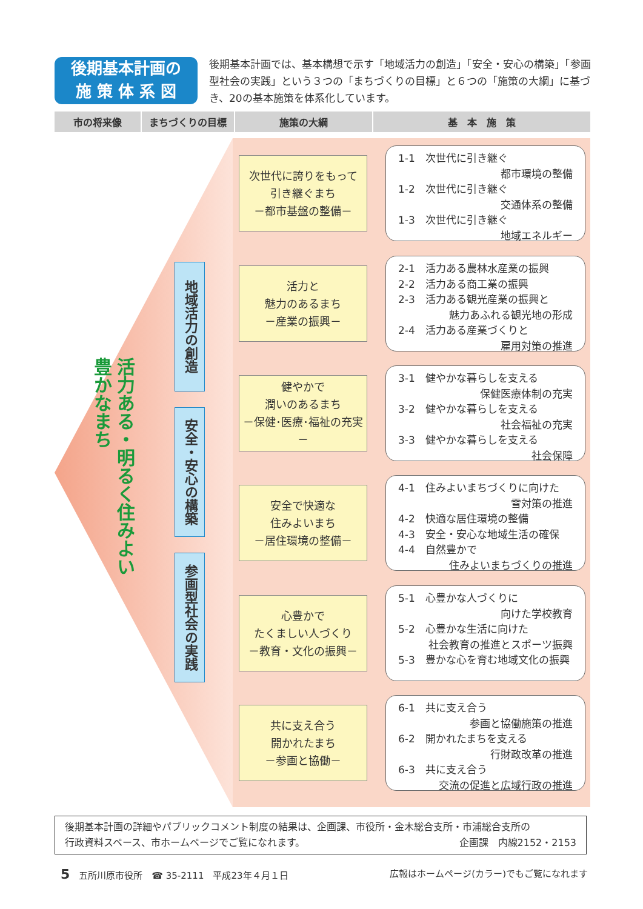後期基本計画の
施 策 体 系 図
後期基本計画では、基本構想で示す「地域活力の創造」「安全・安心の構築」「参画型社会の実践」という３つの「まちづくりの目標」と６つの「施策の大綱」に基づき、20の基本施策を体系化しています。
市の将来像 まちづくりの目標 施策の大綱 基　本　施　策
活力ある・明るく住みよい
豊かなまち
地域活力の創造
安全・安心の構築
参画型社会の実践
次世代に誇りをもって
引き継ぐまち
－都市基盤の整備－
1-1　次世代に引き継ぐ
都市環境の整備
1-2　次世代に引き継ぐ
交通体系の整備
1-3　次世代に引き継ぐ
地域エネルギー
活力と
魅力のあるまち
－産業の振興－
2-1　活力ある農林水産業の振興
2-2　活力ある商工業の振興
2-3　活力ある観光産業の振興と
魅力あふれる観光地の形成
2-4　活力ある産業づくりと
雇用対策の推進
健やかで
潤いのあるまち
－保健･医療･福祉の充実－
3-1　健やかな暮らしを支える
保健医療体制の充実
3-2　健やかな暮らしを支える
社会福祉の充実
3-3　健やかな暮らしを支える
社会保障
安全で快適な
住みよいまち
－居住環境の整備－
4-1　住みよいまちづくりに向けた
雪対策の推進
4-2　快適な居住環境の整備
4-3　安全・安心な地域生活の確保
4-4　自然豊かで
住みよいまちづくりの推進
心豊かで
たくましい人づくり
－教育・文化の振興－
5-1　心豊かな人づくりに
向けた学校教育
5-2　心豊かな生活に向けた
社会教育の推進とスポーツ振興
5-3　豊かな心を育む地域文化の振興
共に支え合う
開かれたまち
－参画と協働－
6-1　共に支え合う
参画と協働施策の推進
6-2　開かれたまちを支える
行財政改革の推進
6-3　共に支え合う
交流の促進と広域行政の推進
後期基本計画の詳細やパブリックコメント制度の結果は、企画課、市役所・金木総合支所・市浦総合支所の
行政資料スペース、市ホームページでご覧になれます。 企画課　内線2152・2153
5　五所川原市役所　☎ 35-2111　平成23年４月１日 広報はホームページ(カラー)でもご覧になれます